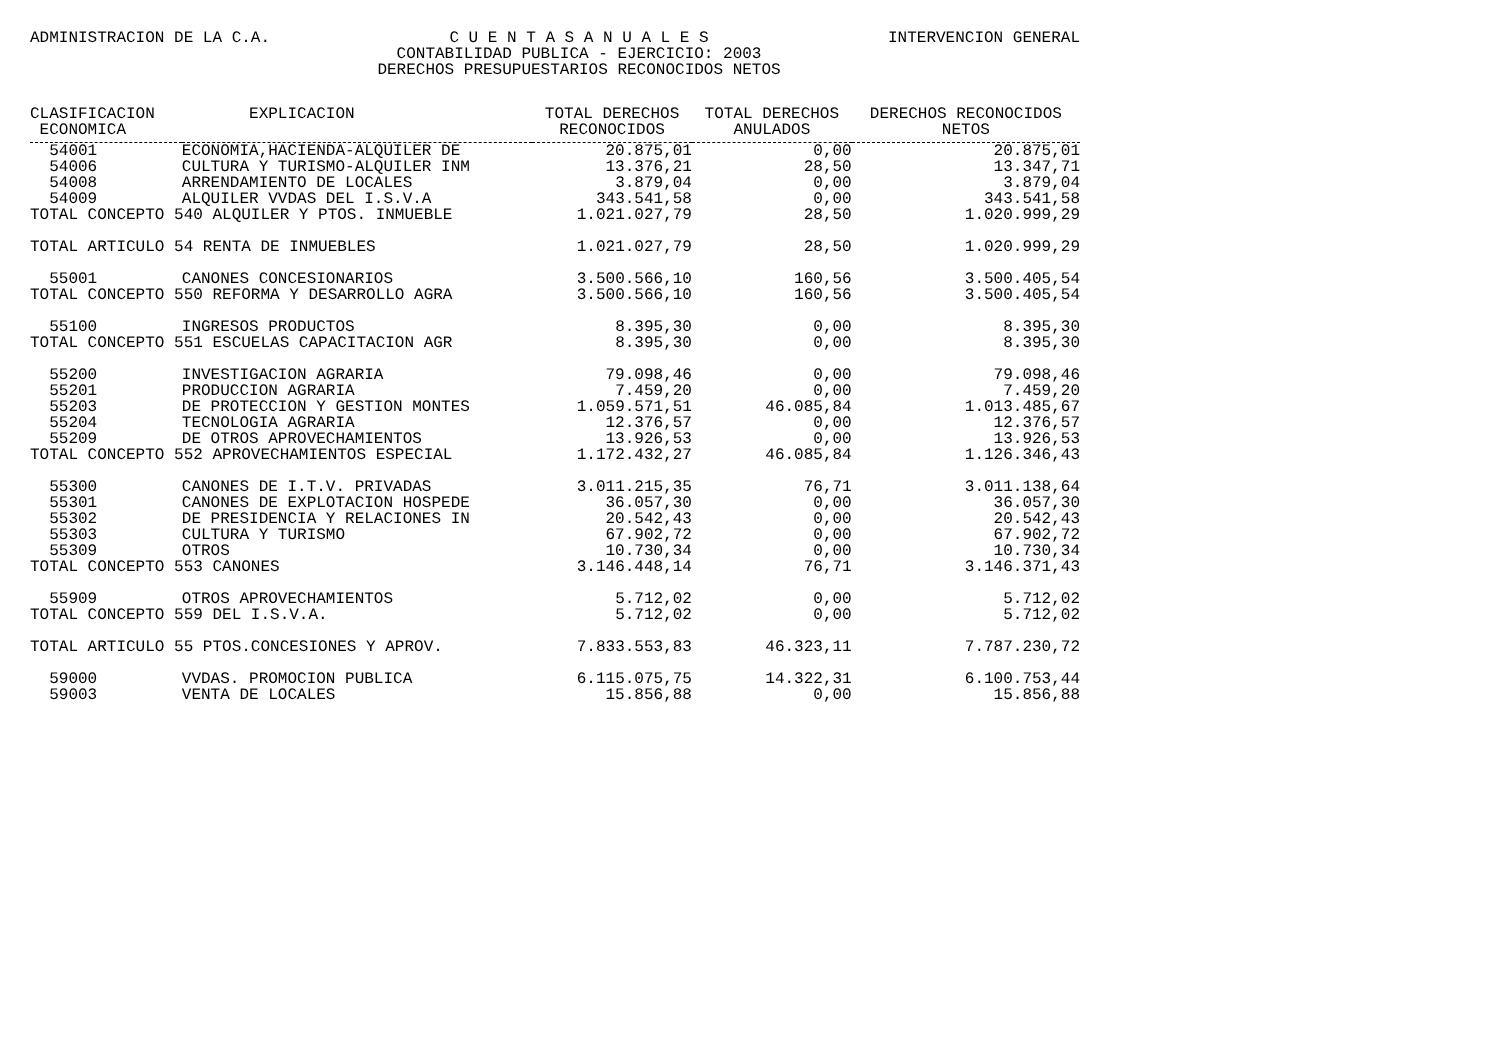ADMINISTRACION DE LA C.A. C U E N T A S A N U A L E S
CONTABILIDAD PUBLICA - EJERCICIO: 2003
DERECHOS PRESUPUESTARIOS RECONOCIDOS NETOS INTERVENCION GENERAL
| CLASIFICACION ECONOMICA | EXPLICACION | TOTAL DERECHOS RECONOCIDOS | TOTAL DERECHOS ANULADOS | DERECHOS RECONOCIDOS NETOS |
| --- | --- | --- | --- | --- |
| 54001 | ECONOMIA,HACIENDA-ALQUILER DE | 20.875,01 | 0,00 | 20.875,01 |
| 54006 | CULTURA Y TURISMO-ALQUILER INM | 13.376,21 | 28,50 | 13.347,71 |
| 54008 | ARRENDAMIENTO DE LOCALES | 3.879,04 | 0,00 | 3.879,04 |
| 54009 | ALQUILER VVDAS DEL I.S.V.A | 343.541,58 | 0,00 | 343.541,58 |
| TOTAL CONCEPTO 540 ALQUILER Y PTOS. INMUEBLE | | 1.021.027,79 | 28,50 | 1.020.999,29 |
| TOTAL ARTICULO 54 RENTA DE INMUEBLES | | 1.021.027,79 | 28,50 | 1.020.999,29 |
| 55001 | CANONES CONCESIONARIOS | 3.500.566,10 | 160,56 | 3.500.405,54 |
| TOTAL CONCEPTO 550 REFORMA Y DESARROLLO AGRA | | 3.500.566,10 | 160,56 | 3.500.405,54 |
| 55100 | INGRESOS PRODUCTOS | 8.395,30 | 0,00 | 8.395,30 |
| TOTAL CONCEPTO 551 ESCUELAS CAPACITACION AGR | | 8.395,30 | 0,00 | 8.395,30 |
| 55200 | INVESTIGACION AGRARIA | 79.098,46 | 0,00 | 79.098,46 |
| 55201 | PRODUCCION AGRARIA | 7.459,20 | 0,00 | 7.459,20 |
| 55203 | DE PROTECCION Y GESTION MONTES | 1.059.571,51 | 46.085,84 | 1.013.485,67 |
| 55204 | TECNOLOGIA AGRARIA | 12.376,57 | 0,00 | 12.376,57 |
| 55209 | DE OTROS APROVECHAMIENTOS | 13.926,53 | 0,00 | 13.926,53 |
| TOTAL CONCEPTO 552 APROVECHAMIENTOS ESPECIAL | | 1.172.432,27 | 46.085,84 | 1.126.346,43 |
| 55300 | CANONES DE I.T.V. PRIVADAS | 3.011.215,35 | 76,71 | 3.011.138,64 |
| 55301 | CANONES DE EXPLOTACION HOSPEDE | 36.057,30 | 0,00 | 36.057,30 |
| 55302 | DE PRESIDENCIA Y RELACIONES IN | 20.542,43 | 0,00 | 20.542,43 |
| 55303 | CULTURA Y TURISMO | 67.902,72 | 0,00 | 67.902,72 |
| 55309 | OTROS | 10.730,34 | 0,00 | 10.730,34 |
| TOTAL CONCEPTO 553 CANONES | | 3.146.448,14 | 76,71 | 3.146.371,43 |
| 55909 | OTROS APROVECHAMIENTOS | 5.712,02 | 0,00 | 5.712,02 |
| TOTAL CONCEPTO 559 DEL I.S.V.A. | | 5.712,02 | 0,00 | 5.712,02 |
| TOTAL ARTICULO 55 PTOS.CONCESIONES Y APROV. | | 7.833.553,83 | 46.323,11 | 7.787.230,72 |
| 59000 | VVDAS. PROMOCION PUBLICA | 6.115.075,75 | 14.322,31 | 6.100.753,44 |
| 59003 | VENTA DE LOCALES | 15.856,88 | 0,00 | 15.856,88 |